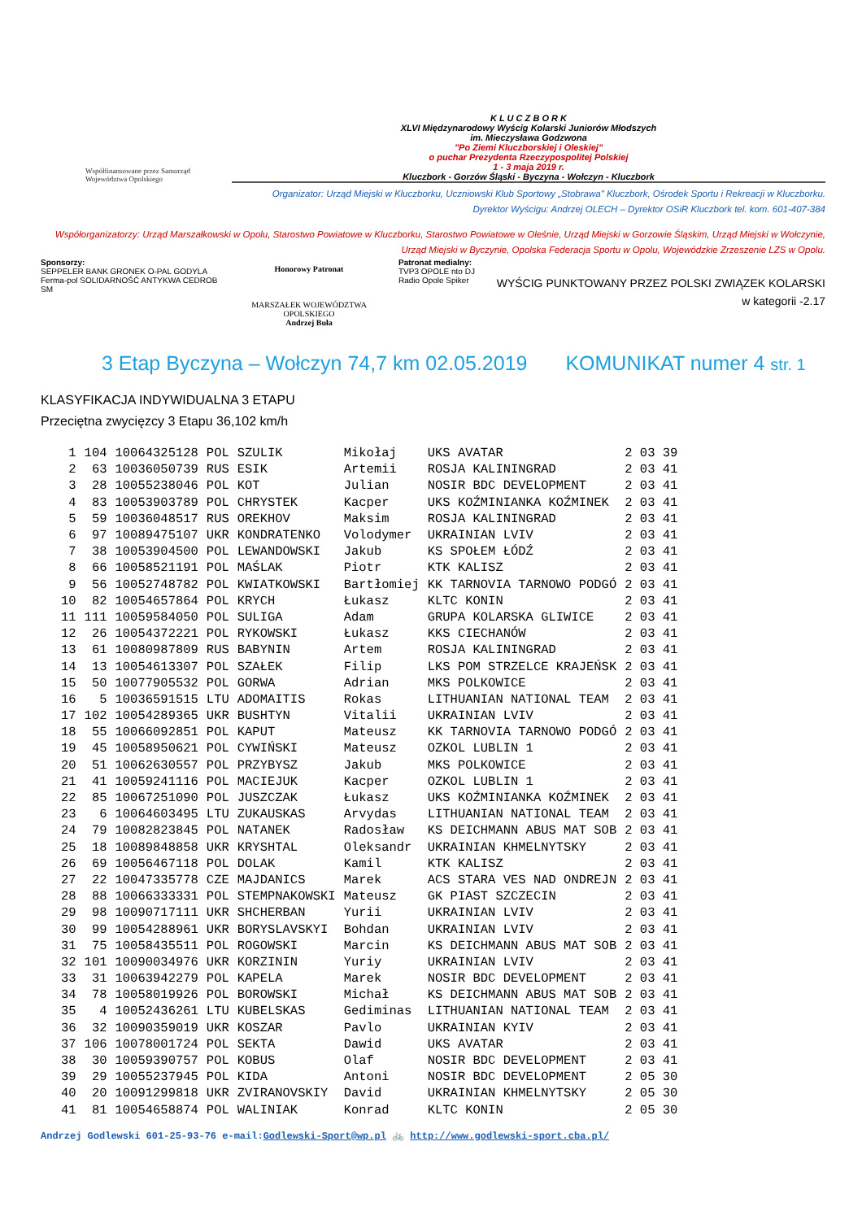Współfinansowane przez Samorząd Województwa Opolskiego
K L U C Z B O R K
XLVI Międzynarodowy Wyścig Kolarski Juniorów Młodszych
im. Mieczysława Godzwona
"Po Ziemi Kluczborskiej i Oleskiej"
o puchar Prezydenta Rzeczypospolitej Polskiej
1 - 3 maja 2019 r.
Kluczbork - Gorzów Śląski - Byczyna - Wołczyn - Kluczbork
Organizator: Urząd Miejski w Kluczborku, Uczniowski Klub Sportowy „Stobrawa" Kluczbork, Ośrodek Sportu i Rekreacji w Kluczborku.
Dyrektor Wyścigu: Andrzej OLECH – Dyrektor OSiR Kluczbork tel. kom. 601-407-384
Współorganizatorzy: Urząd Marszałkowski w Opolu, Starostwo Powiatowe w Kluczborku, Starostwo Powiatowe w Oleśnie, Urząd Miejski w Gorzowie Śląskim, Urząd Miejski w Wołczynie, Urząd Miejski w Byczynie, Opolska Federacja Sportu w Opolu, Wojewódzkie Zrzeszenie LZS w Opolu.
Sponsorzy:
SEPPELER BANK GRONEK O-PAL GODYLA Ferma-pol SOLIDARNOŚĆ ANTYKWA CEDROB SM
Honorowy Patronat
MARSZAŁEK WOJEWÓDZTWA OPOLSKIEGO
Andrzej Buła
Patronat medialny:
TVP3 OPOLE nto DJ Radio Opole Spiker
WYŚCIG PUNKTOWANY PRZEZ POLSKI ZWIĄZEK KOLARSKI
w kategorii -2.17
3 Etap Byczyna – Wołczyn 74,7 km 02.05.2019 KOMUNIKAT numer 4 str. 1
KLASYFIKACJA INDYWIDUALNA 3 ETAPU
Przeciętna zwycięzcy 3 Etapu 36,102 km/h
| 1 | 104 | 10064325128 | POL | SZULIK | Mikołaj | UKS AVATAR | 2 03 39 |
| 2 | 63 | 10036050739 | RUS | ESIK | Artemii | ROSJA KALININGRAD | 2 03 41 |
| 3 | 28 | 10055238046 | POL | KOT | Julian | NOSIR BDC DEVELOPMENT | 2 03 41 |
| 4 | 83 | 10053903789 | POL | CHRYSTEK | Kacper | UKS KOŹMINIANKA KOŹMINEK | 2 03 41 |
| 5 | 59 | 10036048517 | RUS | OREKHOV | Maksim | ROSJA KALININGRAD | 2 03 41 |
| 6 | 97 | 10089475107 | UKR | KONDRATENKO | Volodymer | UKRAINIAN LVIV | 2 03 41 |
| 7 | 38 | 10053904500 | POL | LEWANDOWSKI | Jakub | KS SPOŁEM ŁÓDŹ | 2 03 41 |
| 8 | 66 | 10058521191 | POL | MAŚLAK | Piotr | KTK KALISZ | 2 03 41 |
| 9 | 56 | 10052748782 | POL | KWIATKOWSKI | Bartłomiej | KK TARNOVIA TARNOWO PODGÓ | 2 03 41 |
| 10 | 82 | 10054657864 | POL | KRYCH | Łukasz | KLTC KONIN | 2 03 41 |
| 11 | 111 | 10059584050 | POL | SULIGA | Adam | GRUPA KOLARSKA GLIWICE | 2 03 41 |
| 12 | 26 | 10054372221 | POL | RYKOWSKI | Łukasz | KKS CIECHANÓW | 2 03 41 |
| 13 | 61 | 10080987809 | RUS | BABYNIN | Artem | ROSJA KALININGRAD | 2 03 41 |
| 14 | 13 | 10054613307 | POL | SZAŁEK | Filip | LKS POM STRZELCE KRAJEŃSK | 2 03 41 |
| 15 | 50 | 10077905532 | POL | GORWA | Adrian | MKS POLKOWICE | 2 03 41 |
| 16 | 5 | 10036591515 | LTU | ADOMAITIS | Rokas | LITHUANIAN NATIONAL TEAM | 2 03 41 |
| 17 | 102 | 10054289365 | UKR | BUSHTYN | Vitalii | UKRAINIAN LVIV | 2 03 41 |
| 18 | 55 | 10066092851 | POL | KAPUT | Mateusz | KK TARNOVIA TARNOWO PODGÓ | 2 03 41 |
| 19 | 45 | 10058950621 | POL | CYWIŃSKI | Mateusz | OZKOL LUBLIN 1 | 2 03 41 |
| 20 | 51 | 10062630557 | POL | PRZYBYSZ | Jakub | MKS POLKOWICE | 2 03 41 |
| 21 | 41 | 10059241116 | POL | MACIEJUK | Kacper | OZKOL LUBLIN 1 | 2 03 41 |
| 22 | 85 | 10067251090 | POL | JUSZCZAK | Łukasz | UKS KOŹMINIANKA KOŹMINEK | 2 03 41 |
| 23 | 6 | 10064603495 | LTU | ZUKAUSKAS | Arvydas | LITHUANIAN NATIONAL TEAM | 2 03 41 |
| 24 | 79 | 10082823845 | POL | NATANEK | Radosław | KS DEICHMANN ABUS MAT SOB | 2 03 41 |
| 25 | 18 | 10089848858 | UKR | KRYSHTAL | Oleksandr | UKRAINIAN KHMELNYTSKY | 2 03 41 |
| 26 | 69 | 10056467118 | POL | DOLAK | Kamil | KTK KALISZ | 2 03 41 |
| 27 | 22 | 10047335778 | CZE | MAJDANICS | Marek | ACS STARA VES NAD ONDREJN | 2 03 41 |
| 28 | 88 | 10066333331 | POL | STEMPNAKOWSKI | Mateusz | GK PIAST SZCZECIN | 2 03 41 |
| 29 | 98 | 10090717111 | UKR | SHCHERBAN | Yurii | UKRAINIAN LVIV | 2 03 41 |
| 30 | 99 | 10054288961 | UKR | BORYSLAVSKYI | Bohdan | UKRAINIAN LVIV | 2 03 41 |
| 31 | 75 | 10058435511 | POL | ROGOWSKI | Marcin | KS DEICHMANN ABUS MAT SOB | 2 03 41 |
| 32 | 101 | 10090034976 | UKR | KORZININ | Yuriy | UKRAINIAN LVIV | 2 03 41 |
| 33 | 31 | 10063942279 | POL | KAPELA | Marek | NOSIR BDC DEVELOPMENT | 2 03 41 |
| 34 | 78 | 10058019926 | POL | BOROWSKI | Michał | KS DEICHMANN ABUS MAT SOB | 2 03 41 |
| 35 | 4 | 10052436261 | LTU | KUBELSKAS | Gediminas | LITHUANIAN NATIONAL TEAM | 2 03 41 |
| 36 | 32 | 10090359019 | UKR | KOSZAR | Pavlo | UKRAINIAN KYIV | 2 03 41 |
| 37 | 106 | 10078001724 | POL | SEKTA | Dawid | UKS AVATAR | 2 03 41 |
| 38 | 30 | 10059390757 | POL | KOBUS | Olaf | NOSIR BDC DEVELOPMENT | 2 03 41 |
| 39 | 29 | 10055237945 | POL | KIDA | Antoni | NOSIR BDC DEVELOPMENT | 2 05 30 |
| 40 | 20 | 10091299818 | UKR | ZVIRANOVSKIY | David | UKRAINIAN KHMELNYTSKY | 2 05 30 |
| 41 | 81 | 10054658874 | POL | WALINIAK | Konrad | KLTC KONIN | 2 05 30 |
Andrzej Godlewski 601-25-93-76 e-mail:Godlewski-Sport@wp.pl 🚲 http://www.godlewski-sport.cba.pl/